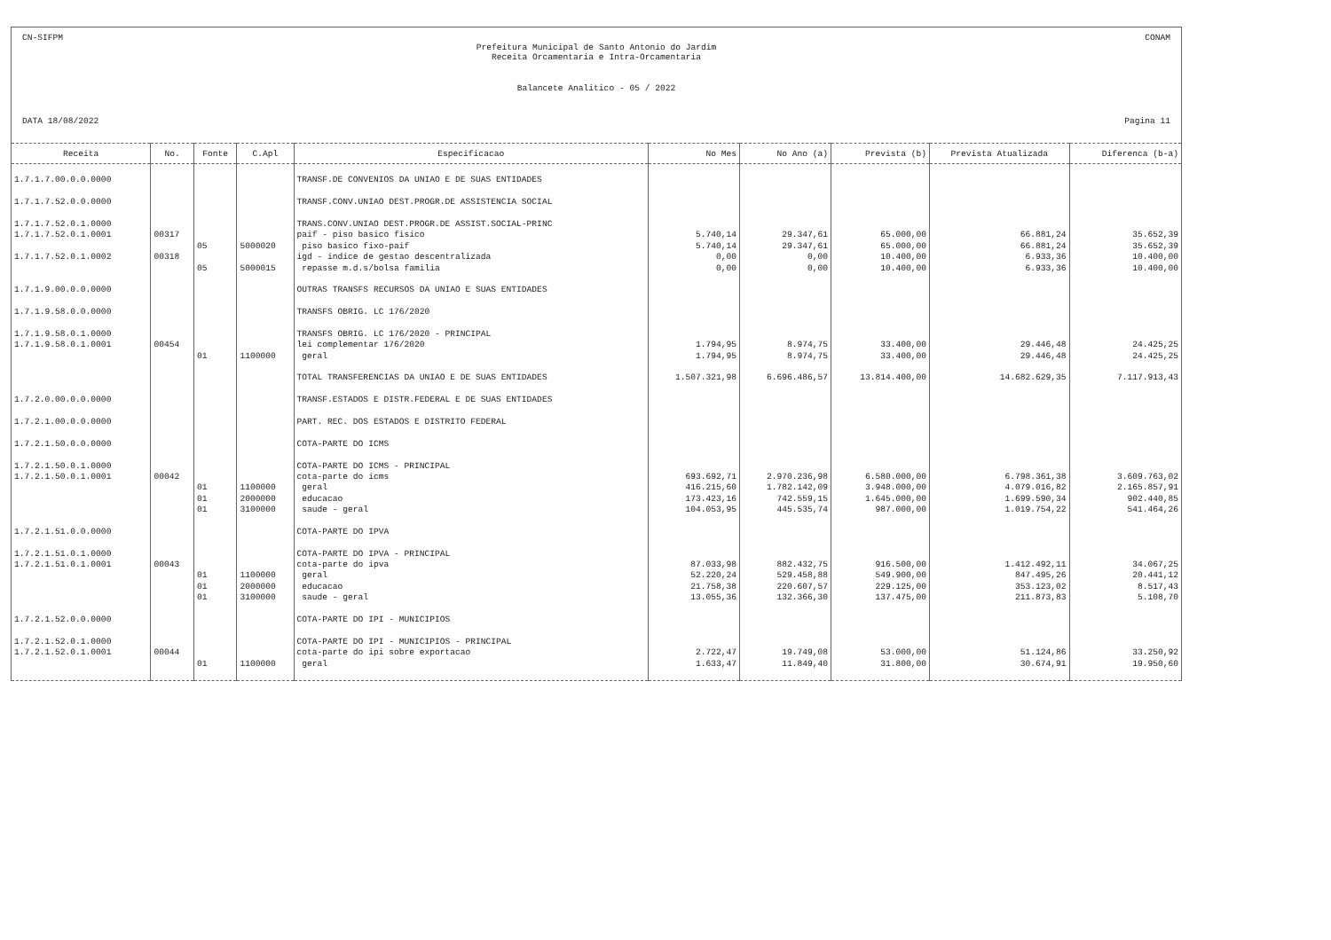CN-SIFPM CONAM
Prefeitura Municipal de Santo Antonio do Jardim
Receita Orcamentaria e Intra-Orcamentaria
Balancete Analitico - 05 / 2022
DATA 18/08/2022 Pagina 11
| Receita | No. | Fonte | C.Apl | Especificacao | No Mes | No Ano (a) | Prevista (b) | Prevista Atualizada | Diferenca (b-a) |
| --- | --- | --- | --- | --- | --- | --- | --- | --- | --- |
| 1.7.1.7.00.0.0.0000 | | | | TRANSF.DE CONVENIOS DA UNIAO E DE SUAS ENTIDADES | | | | | |
| 1.7.1.7.52.0.0.0000 | | | | TRANSF.CONV.UNIAO DEST.PROGR.DE ASSISTENCIA SOCIAL | | | | | |
| 1.7.1.7.52.0.1.0000 | | | | TRANS.CONV.UNIAO DEST.PROGR.DE ASSIST.SOCIAL-PRINC | | | | | |
| 1.7.1.7.52.0.1.0001 | 00317 | | | paif - piso basico fisico | 5.740,14 | 29.347,61 | 65.000,00 | 66.881,24 | 35.652,39 |
| | | 05 | 5000020 | piso basico fixo-paif | 5.740,14 | 29.347,61 | 65.000,00 | 66.881,24 | 35.652,39 |
| 1.7.1.7.52.0.1.0002 | 00318 | | | igd - indice de gestao descentralizada | 0,00 | 0,00 | 10.400,00 | 6.933,36 | 10.400,00 |
| | | 05 | 5000015 | repasse m.d.s/bolsa familia | 0,00 | 0,00 | 10.400,00 | 6.933,36 | 10.400,00 |
| 1.7.1.9.00.0.0.0000 | | | | OUTRAS TRANSFS RECURSOS DA UNIAO E SUAS ENTIDADES | | | | | |
| 1.7.1.9.58.0.0.0000 | | | | TRANSFS OBRIG. LC 176/2020 | | | | | |
| 1.7.1.9.58.0.1.0000 | | | | TRANSFS OBRIG. LC 176/2020 - PRINCIPAL | | | | | |
| 1.7.1.9.58.0.1.0001 | 00454 | | | lei complementar 176/2020 | 1.794,95 | 8.974,75 | 33.400,00 | 29.446,48 | 24.425,25 |
| | | 01 | 1100000 | geral | 1.794,95 | 8.974,75 | 33.400,00 | 29.446,48 | 24.425,25 |
| | | | | TOTAL TRANSFERENCIAS DA UNIAO E DE SUAS ENTIDADES | 1.507.321,98 | 6.696.486,57 | 13.814.400,00 | 14.682.629,35 | 7.117.913,43 |
| 1.7.2.0.00.0.0.0000 | | | | TRANSF.ESTADOS E DISTR.FEDERAL E DE SUAS ENTIDADES | | | | | |
| 1.7.2.1.00.0.0.0000 | | | | PART. REC. DOS ESTADOS E DISTRITO FEDERAL | | | | | |
| 1.7.2.1.50.0.0.0000 | | | | COTA-PARTE DO ICMS | | | | | |
| 1.7.2.1.50.0.1.0000 | | | | COTA-PARTE DO ICMS - PRINCIPAL | | | | | |
| 1.7.2.1.50.0.1.0001 | 00042 | | | cota-parte do icms | 693.692,71 | 2.970.236,98 | 6.580.000,00 | 6.798.361,38 | 3.609.763,02 |
| | | 01 | 1100000 | geral | 416.215,60 | 1.782.142,09 | 3.948.000,00 | 4.079.016,82 | 2.165.857,91 |
| | | 01 | 2000000 | educacao | 173.423,16 | 742.559,15 | 1.645.000,00 | 1.699.590,34 | 902.440,85 |
| | | 01 | 3100000 | saude - geral | 104.053,95 | 445.535,74 | 987.000,00 | 1.019.754,22 | 541.464,26 |
| 1.7.2.1.51.0.0.0000 | | | | COTA-PARTE DO IPVA | | | | | |
| 1.7.2.1.51.0.1.0000 | | | | COTA-PARTE DO IPVA - PRINCIPAL | | | | | |
| 1.7.2.1.51.0.1.0001 | 00043 | | | cota-parte do ipva | 87.033,98 | 882.432,75 | 916.500,00 | 1.412.492,11 | 34.067,25 |
| | | 01 | 1100000 | geral | 52.220,24 | 529.458,88 | 549.900,00 | 847.495,26 | 20.441,12 |
| | | 01 | 2000000 | educacao | 21.758,38 | 220.607,57 | 229.125,00 | 353.123,02 | 8.517,43 |
| | | 01 | 3100000 | saude - geral | 13.055,36 | 132.366,30 | 137.475,00 | 211.873,83 | 5.108,70 |
| 1.7.2.1.52.0.0.0000 | | | | COTA-PARTE DO IPI - MUNICIPIOS | | | | | |
| 1.7.2.1.52.0.1.0000 | | | | COTA-PARTE DO IPI - MUNICIPIOS - PRINCIPAL | | | | | |
| 1.7.2.1.52.0.1.0001 | 00044 | | | cota-parte do ipi sobre exportacao | 2.722,47 | 19.749,08 | 53.000,00 | 51.124,86 | 33.250,92 |
| | | 01 | 1100000 | geral | 1.633,47 | 11.849,40 | 31.800,00 | 30.674,91 | 19.950,60 |